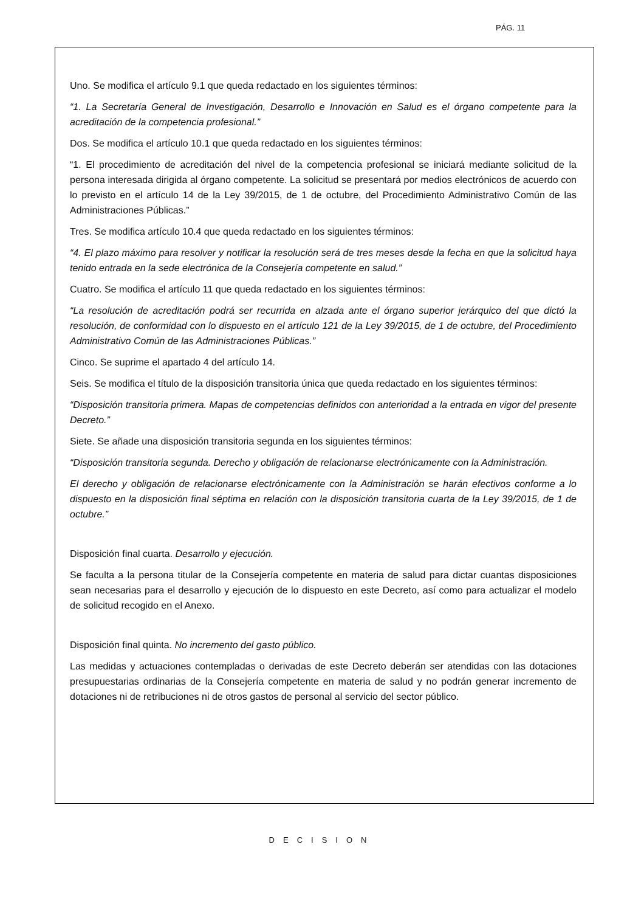PÁG. 11
Uno. Se modifica el artículo 9.1 que queda redactado en los siguientes términos:
“1. La Secretaría General de Investigación, Desarrollo e Innovación en Salud es el órgano competente para la acreditación de la competencia profesional.”
Dos. Se modifica el artículo 10.1 que queda redactado en los siguientes términos:
“1. El procedimiento de acreditación del nivel de la competencia profesional se iniciará mediante solicitud de la persona interesada dirigida al órgano competente. La solicitud se presentará por medios electrónicos de acuerdo con lo previsto en el artículo 14 de la Ley 39/2015, de 1 de octubre, del Procedimiento Administrativo Común de las Administraciones Públicas.”
Tres. Se modifica artículo 10.4 que queda redactado en los siguientes términos:
“4. El plazo máximo para resolver y notificar la resolución será de tres meses desde la fecha en que la solicitud haya tenido entrada en la sede electrónica de la Consejería competente en salud.”
Cuatro. Se modifica el artículo 11 que queda redactado en los siguientes términos:
“La resolución de acreditación podrá ser recurrida en alzada ante el órgano superior jerárquico del que dictó la resolución, de conformidad con lo dispuesto en el artículo 121 de la Ley 39/2015, de 1 de octubre, del Procedimiento Administrativo Común de las Administraciones Públicas.”
Cinco. Se suprime el apartado 4 del artículo 14.
Seis. Se modifica el título de la disposición transitoria única que queda redactado en los siguientes términos:
“Disposición transitoria primera. Mapas de competencias definidos con anterioridad a la entrada en vigor del presente Decreto.”
Siete. Se añade una disposición transitoria segunda en los siguientes términos:
“Disposición transitoria segunda. Derecho y obligación de relacionarse electrónicamente con la Administración.
El derecho y obligación de relacionarse electrónicamente con la Administración se harán efectivos conforme a lo dispuesto en la disposición final séptima en relación con la disposición transitoria cuarta de la Ley 39/2015, de 1 de octubre.”
Disposición final cuarta. Desarrollo y ejecución.
Se faculta a la persona titular de la Consejería competente en materia de salud para dictar cuantas disposiciones sean necesarias para el desarrollo y ejecución de lo dispuesto en este Decreto, así como para actualizar el modelo de solicitud recogido en el Anexo.
Disposición final quinta. No incremento del gasto público.
Las medidas y actuaciones contempladas o derivadas de este Decreto deberán ser atendidas con las dotaciones presupuestarias ordinarias de la Consejería competente en materia de salud y no podrán generar incremento de dotaciones ni de retribuciones ni de otros gastos de personal al servicio del sector público.
DECISION